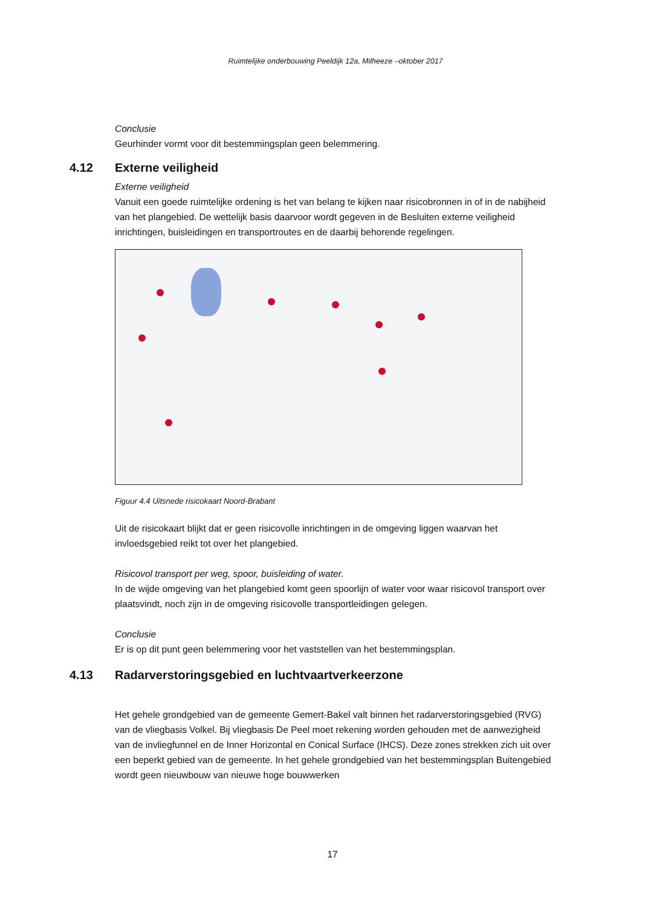Ruimtelijke onderbouwing Peeldijk 12a, Milheeze –oktober 2017
Conclusie
Geurhinder vormt voor dit bestemmingsplan geen belemmering.
4.12 Externe veiligheid
Externe veiligheid
Vanuit een goede ruimtelijke ordening is het van belang te kijken naar risicobronnen in of in de nabijheid van het plangebied. De wettelijk basis daarvoor wordt gegeven in de Besluiten externe veiligheid inrichtingen, buisleidingen en transportroutes en de daarbij behorende regelingen.
Figuur 4.4 Uitsnede risicokaart Noord-Brabant
Uit de risicokaart blijkt dat er geen risicovolle inrichtingen in de omgeving liggen waarvan het invloedsgebied reikt tot over het plangebied.
Risicovol transport per weg, spoor, buisleiding of water.
In de wijde omgeving van het plangebied komt geen spoorlijn of water voor waar risicovol transport over plaatsvindt, noch zijn in de omgeving risicovolle transportleidingen gelegen.
Conclusie
Er is op dit punt geen belemmering voor het vaststellen van het bestemmingsplan.
4.13 Radarverstoringsgebied en luchtvaartverkeerzone
Het gehele grondgebied van de gemeente Gemert-Bakel valt binnen het radarverstoringsgebied (RVG) van de vliegbasis Volkel. Bij vliegbasis De Peel moet rekening worden gehouden met de aanwezigheid van de invliegfunnel en de Inner Horizontal en Conical Surface (IHCS). Deze zones strekken zich uit over een beperkt gebied van de gemeente. In het gehele grondgebied van het bestemmingsplan Buitengebied wordt geen nieuwbouw van nieuwe hoge bouwwerken
17